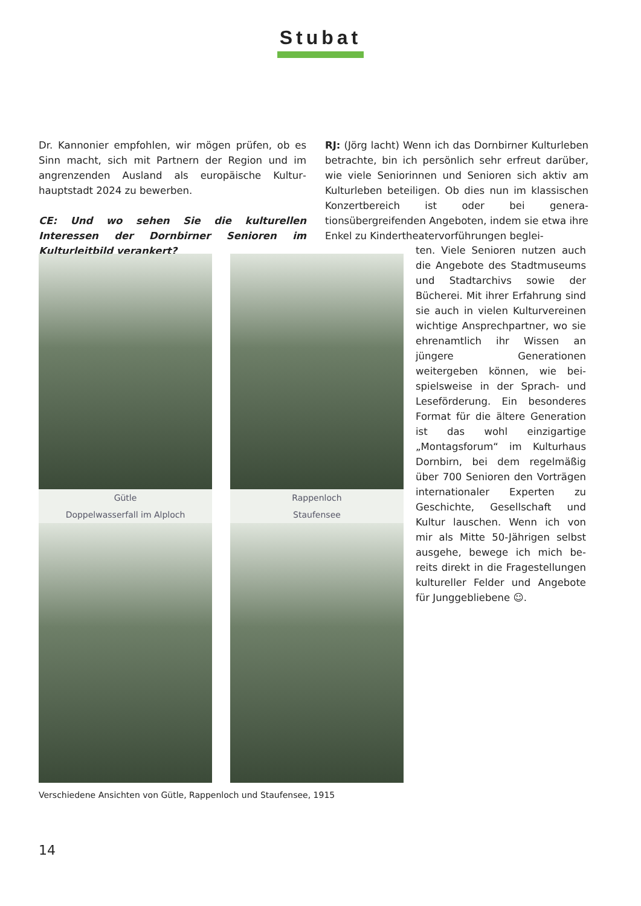Stubat
Dr. Kannonier empfohlen, wir mögen prüfen, ob es Sinn macht, sich mit Partnern der Region und im angrenzenden Ausland als europäische Kultur­hauptstadt 2024 zu bewerben.
CE: Und wo sehen Sie die kulturellen Interessen der Dornbirner Senioren im Kulturleitbild verankert?
RJ: (Jörg lacht) Wenn ich das Dornbirner Kultur­leben betrachte, bin ich persönlich sehr erfreut darüber, wie viele Seniorinnen und Senioren sich aktiv am Kulturleben beteiligen. Ob dies nun im klassischen Konzertbereich ist oder bei genera­tionsübergreifenden Angeboten, indem sie etwa ihre Enkel zu Kindertheatervorführungen beglei-
ten. Viele Senioren nutzen auch die Angebote des Stadtmuse­ums und Stadtarchivs sowie der Bücherei. Mit ihrer Erfahrung sind sie auch in vielen Kultur­vereinen wichtige Ansprech­partner, wo sie ehrenamtlich ihr Wissen an jüngere Generationen weitergeben können, wie bei­spielsweise in der Sprach- und Leseförderung. Ein besonderes Format für die ältere Genera­tion ist das wohl einzigartige „Montagsforum“ im Kulturhaus Dornbirn, bei dem regelmäßig über 700 Senioren den Vorträ­gen internationaler Experten zu Geschichte, Gesellschaft und Kultur lauschen. Wenn ich von mir als Mitte 50-Jährigen selbst ausgehe, bewege ich mich be­reits direkt in die Fragestellun­gen kultureller Felder und Ange­bote für Junggebliebene ☺.
Gütle
Rappenloch
Doppelwasserfall im Alploch
Staufensee
Verschiedene Ansichten von Gütle, Rappenloch und Staufensee, 1915
14